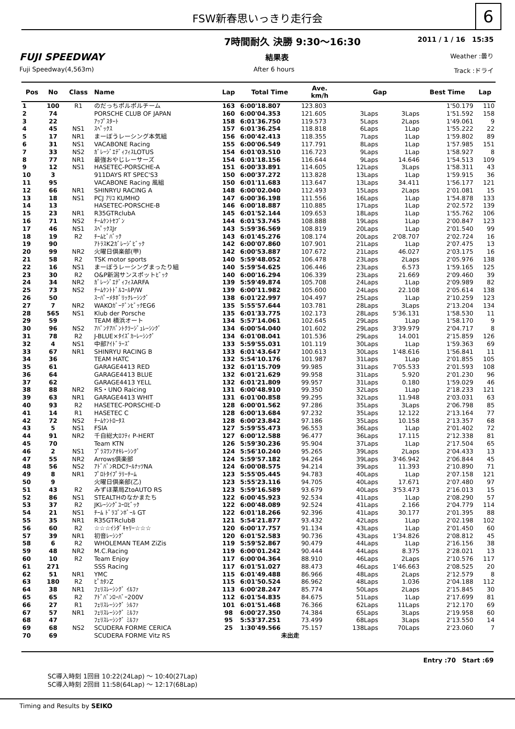FSW新春思いっきり走行会
6
7時間耐久 決勝 9:30〜16:30 2011 / 1 / 16　15:35
FUJI SPEEDWAY 結果表 Weather :曇り
Fuji Speedway(4,563m) After 6 hours Track :ドライ
| Pos | No | Class | Name | Lap | Total Time | Ave. km/h | Gap | | Best Time | Lap |
| --- | --- | --- | --- | --- | --- | --- | --- | --- | --- | --- |
| 1 | 100 | R1 | のだっちポルポルチーム | 163 | 6:00'18.807 | 123.803 | | | 1'50.179 | 110 |
| 2 | 74 | | PORSCHE CLUB OF JAPAN | 160 | 6:00'04.353 | 121.605 | 3Laps | 3Laps | 1'51.592 | 158 |
| 3 | 22 | | ｱｯﾌﾟｽﾀｰﾄ | 158 | 6:01'36.750 | 119.573 | 5Laps | 2Laps | 1'49.061 | 9 |
| 4 | 45 | NS1 | ｽﾍﾟｯｸｽ | 157 | 6:01'36.254 | 118.818 | 6Laps | 1Lap | 1'55.222 | 22 |
| 5 | 17 | NR1 | まーぼうレーシング本気組 | 156 | 6:00'42.413 | 118.355 | 7Laps | 1Lap | 1'59.802 | 89 |
| 6 | 31 | NS1 | VACABONE Racing | 155 | 6:00'06.549 | 117.791 | 8Laps | 1Lap | 1'57.985 | 151 |
| 7 | 33 | NS2 | ｶﾞﾚｰｼﾞｴﾃﾞｨﾌｨｽLOTUS | 154 | 6:01'03.510 | 116.723 | 9Laps | 1Lap | 1'58.927 | 8 |
| 8 | 77 | NR1 | 最強おやじレーサーズ | 154 | 6:01'18.156 | 116.644 | 9Laps | 14.646 | 1'54.513 | 109 |
| 9 | 12 | NS1 | HASETEC-PORSCHE-A | 151 | 6:00'33.891 | 114.605 | 12Laps | 3Laps | 1'58.311 | 43 |
| 10 | 3 | | 911DAYS RT SPEC'S3 | 150 | 6:00'37.272 | 113.828 | 13Laps | 1Lap | 1'59.915 | 36 |
| 11 | 95 | | VACABONE Racing 風組 | 150 | 6:01'11.683 | 113.647 | 13Laps | 34.411 | 1'56.177 | 121 |
| 12 | 66 | NR1 | SHINRYU RACING A | 148 | 6:00'02.040 | 112.493 | 15Laps | 2Laps | 2'01.081 | 15 |
| 13 | 18 | NS1 | PCJ ｱﾘｺ KUMHO | 147 | 6:00'36.198 | 111.556 | 16Laps | 1Lap | 1'54.878 | 133 |
| 14 | 13 | | HASETEC-PORSCHE-B | 146 | 6:00'18.887 | 110.885 | 17Laps | 1Lap | 2'02.572 | 139 |
| 15 | 23 | NR1 | R35GTRclubA | 145 | 6:01'52.144 | 109.653 | 18Laps | 1Lap | 1'55.762 | 106 |
| 16 | 71 | NS2 | ﾁｰﾑｹﾝﾄｾﾌﾞﾝ | 144 | 6:01'53.745 | 108.888 | 19Laps | 1Lap | 2'00.847 | 123 |
| 17 | 46 | NS1 | ｽﾍﾟｯｸｽJr | 143 | 5:59'36.569 | 108.819 | 20Laps | 1Lap | 2'01.540 | 99 |
| 18 | 19 | R2 | ﾁｰﾑﾋﾞﾊﾞｯｸ | 143 | 6:01'45.276 | 108.174 | 20Laps | 2'08.707 | 2'02.724 | 16 |
| 19 | 90 | | ｱﾄﾗｽK2ｶﾞﾚｰｼﾞﾋﾞｯｸ | 142 | 6:00'07.860 | 107.901 | 21Laps | 1Lap | 2'07.475 | 13 |
| 20 | 99 | NR2 | 火曜日倶楽部(甲) | 142 | 6:00'53.887 | 107.672 | 21Laps | 46.027 | 2'03.175 | 16 |
| 21 | 58 | R2 | TSK motor sports | 140 | 5:59'48.052 | 106.478 | 23Laps | 2Laps | 2'05.976 | 138 |
| 22 | 16 | NS1 | まーぼうレーシングまったり組 | 140 | 5:59'54.625 | 106.446 | 23Laps | 6.573 | 1'59.165 | 125 |
| 23 | 30 | R2 | O&P新潟サンスポットﾋﾞｯｸ | 140 | 6:00'16.294 | 106.339 | 23Laps | 21.669 | 2'09.460 | 39 |
| 24 | 34 | NR2 | ｶﾞﾚｰｼﾞｴﾃﾞｨﾌｨｽARFA | 139 | 5:59'49.874 | 105.708 | 24Laps | 1Lap | 2'09.989 | 82 |
| 25 | 73 | NS2 | ﾁｰﾑｹﾝﾄﾄﾞﾙｺｰﾙP/W | 139 | 6:00'11.982 | 105.600 | 24Laps | 22.108 | 2'05.614 | 138 |
| 26 | 50 | | ｽｰﾊﾟｰﾒﾀﾎﾞﾘｯｸﾚｰｼﾝｸﾞ | 138 | 6:01'22.997 | 104.497 | 25Laps | 1Lap | 2'10.259 | 123 |
| 27 | 7 | NR2 | WAKOｶﾞｰﾃﾞﾝﾋﾞｯｸEG6 | 135 | 5:55'57.644 | 103.781 | 28Laps | 3Laps | 2'13.204 | 134 |
| 28 | 565 | NS1 | Klub der Porsche | 135 | 6:01'33.775 | 102.173 | 28Laps | 5'36.131 | 1'58.530 | 11 |
| 29 | 59 | | TEAM 横浜オート | 134 | 5:57'14.061 | 102.645 | 29Laps | 1Lap | 1'58.170 | 9 |
| 30 | 96 | NS2 | ｱﾊﾞﾝﾃｱﾊﾞﾝﾄｸﾗｰｼﾞｭﾚｰｼﾝｸﾞ | 134 | 6:00'54.040 | 101.602 | 29Laps | 3'39.979 | 2'04.717 | 8 |
| 31 | 78 | R2 | J-BLUE×ﾀｲｽﾞｶｰﾚｰｼﾝｸﾞ | 134 | 6:01'08.041 | 101.536 | 29Laps | 14.001 | 2'15.859 | 126 |
| 32 | 4 | NS1 | 中部ｱｲﾄﾞﾗｰｽﾞ | 133 | 5:59'55.031 | 101.119 | 30Laps | 1Lap | 1'59.363 | 69 |
| 33 | 67 | NR1 | SHINRYU RACING B | 133 | 6:01'43.647 | 100.613 | 30Laps | 1'48.616 | 1'56.841 | 11 |
| 34 | 36 | | TEAM HATC | 132 | 5:54'10.176 | 101.987 | 31Laps | 1Lap | 2'01.855 | 105 |
| 35 | 61 | | GARAGE4413 RED | 132 | 6:01'15.709 | 99.985 | 31Laps | 7'05.533 | 2'01.593 | 108 |
| 36 | 64 | | GARAGE4413 BLUE | 132 | 6:01'21.629 | 99.958 | 31Laps | 5.920 | 2'01.230 | 96 |
| 37 | 62 | | GARAGE4413 YELL | 132 | 6:01'21.809 | 99.957 | 31Laps | 0.180 | 1'59.029 | 46 |
| 38 | 88 | NR2 | RS・UNO Raicing | 131 | 6:00'48.910 | 99.350 | 32Laps | 1Lap | 2'18.233 | 121 |
| 39 | 63 | NR1 | GARAGE4413 WHIT | 131 | 6:01'00.858 | 99.295 | 32Laps | 11.948 | 2'03.031 | 63 |
| 40 | 93 | R2 | HASETEC-PORSCHE-D | 128 | 6:00'01.562 | 97.286 | 35Laps | 3Laps | 2'06.798 | 85 |
| 41 | 14 | R1 | HASETEC C | 128 | 6:00'13.684 | 97.232 | 35Laps | 12.122 | 2'13.164 | 77 |
| 42 | 72 | NS2 | ﾁｰﾑｹﾝﾄﾛｰﾀｽ | 128 | 6:00'23.842 | 97.186 | 35Laps | 10.158 | 2'13.357 | 68 |
| 43 | 5 | NS1 | FSIA | 127 | 5:59'55.473 | 96.553 | 36Laps | 1Lap | 2'01.402 | 72 |
| 44 | 91 | NR2 | 千自総大ﾛﾌﾃｨ P-HERT | 127 | 6:00'12.588 | 96.477 | 36Laps | 17.115 | 2'12.338 | 81 |
| 45 | 70 | | Team KTN | 126 | 5:59'30.236 | 95.904 | 37Laps | 1Lap | 2'17.504 | 65 |
| 46 | 2 | NS1 | ﾌﾟﾗｽﾜﾝｱｵｷﾚｰｼﾝｸﾞ | 124 | 5:56'10.240 | 95.265 | 39Laps | 2Laps | 2'04.433 | 13 |
| 47 | 55 | NR2 | Arrows倶楽部 | 124 | 5:59'57.182 | 94.264 | 39Laps | 3'46.942 | 2'06.844 | 45 |
| 48 | 56 | NS2 | ｱﾄﾞﾊﾞﾝRDCｸｰﾙﾅｯﾂNA | 124 | 6:00'08.575 | 94.214 | 39Laps | 11.393 | 2'10.890 | 71 |
| 49 | 8 | NR1 | ﾌﾟﾛﾄﾀｲﾌﾟﾗﾘｰﾁｰﾑ | 123 | 5:55'05.445 | 94.783 | 40Laps | 1Lap | 2'07.158 | 121 |
| 50 | 9 | | 火曜日倶楽部(乙) | 123 | 5:55'23.116 | 94.705 | 40Laps | 17.671 | 2'07.480 | 97 |
| 51 | 43 | R2 | みずほ薬局ZtoAUTO RS | 123 | 5:59'16.589 | 93.679 | 40Laps | 3'53.473 | 2'16.013 | 15 |
| 52 | 86 | NS1 | STEALTHのなかまたち | 122 | 6:00'45.923 | 92.534 | 41Laps | 1Lap | 2'08.290 | 57 |
| 53 | 37 | R2 | JKﾚｰｼﾝｸﾞﾕｰﾛﾋﾞｯｸ | 122 | 6:00'48.089 | 92.524 | 41Laps | 2.166 | 2'04.779 | 114 |
| 54 | 21 | NS1 | ﾁｰﾑ ﾄﾞﾗｺﾞﾝﾎﾞｰﾙ GT | 122 | 6:01'18.266 | 92.396 | 41Laps | 30.177 | 2'01.395 | 88 |
| 55 | 35 | NR1 | R35GTRclubB | 121 | 5:54'21.877 | 93.432 | 42Laps | 1Lap | 2'02.198 | 102 |
| 56 | 60 | R2 | ☆☆☆ｲｼﾀﾞｷｬﾘｰ☆☆☆ | 120 | 6:00'17.757 | 91.134 | 43Laps | 1Lap | 2'01.450 | 60 |
| 57 | 39 | NR1 | 初音ﾚｰｼﾝｸﾞ | 120 | 6:01'52.583 | 90.736 | 43Laps | 1'34.826 | 2'08.812 | 45 |
| 58 | 6 | R2 | WHOLEMAN TEAM ZiZis | 119 | 5:59'52.867 | 90.479 | 44Laps | 1Lap | 2'16.156 | 38 |
| 59 | 48 | NR2 | M.C.Racing | 119 | 6:00'01.242 | 90.444 | 44Laps | 8.375 | 2'28.021 | 13 |
| 60 | 10 | R2 | Team Enjoy | 117 | 6:00'04.364 | 88.910 | 46Laps | 2Laps | 2'10.576 | 117 |
| 61 | 271 | | SSS Racing | 117 | 6:01'51.027 | 88.473 | 46Laps | 1'46.663 | 2'08.525 | 20 |
| 62 | 51 | NR1 | YMC | 115 | 6:01'49.488 | 86.966 | 48Laps | 2Laps | 2'12.579 | 8 |
| 63 | 180 | R2 | ﾋﾟｶﾀﾝZ | 115 | 6:01'50.524 | 86.962 | 48Laps | 1.036 | 2'04.188 | 112 |
| 64 | 38 | NR1 | ﾌｪﾘｽﾚｰｼﾝｸﾞ ｲﾙﾌｧ | 113 | 6:00'28.247 | 85.774 | 50Laps | 2Laps | 2'15.845 | 30 |
| 65 | 65 | R2 | ｱﾄﾞﾊﾞﾝﾛｰﾊﾞｰ200V | 112 | 6:01'54.835 | 84.675 | 51Laps | 1Lap | 2'17.699 | 81 |
| 66 | 27 | R1 | ﾌｪﾘｽﾚｰｼﾝｸﾞ ｼﾙﾌｧ | 101 | 6:01'51.468 | 76.366 | 62Laps | 11Laps | 2'12.170 | 69 |
| 67 | 57 | NR1 | ﾌｪﾘｽﾚｰｼﾝｸﾞ ﾐﾙﾌｧ | 98 | 6:00'27.350 | 74.384 | 65Laps | 3Laps | 2'19.958 | 60 |
| 68 | 47 | | ﾌｪﾘｽﾚｰｼﾝｸﾞ ﾐﾙﾌｧ | 95 | 5:53'37.251 | 73.499 | 68Laps | 3Laps | 2'13.550 | 14 |
| 69 | 68 | NS2 | SCUDERA FORME CERICA | 25 | 1:30'49.566 | 75.157 | 138Laps | 70Laps | 2'23.060 | 7 |
| 70 | 69 | | SCUDERA FORME Vitz RS | | 未出走 | | | | | |
Entry :70　Start :69
SC導入時刻 1回目 10:22(24Lap) 〜 10:40(27Lap)
SC導入時刻 2回目 11:58(64Lap) 〜 12:17(68Lap)
Timing and Results by SEIKO